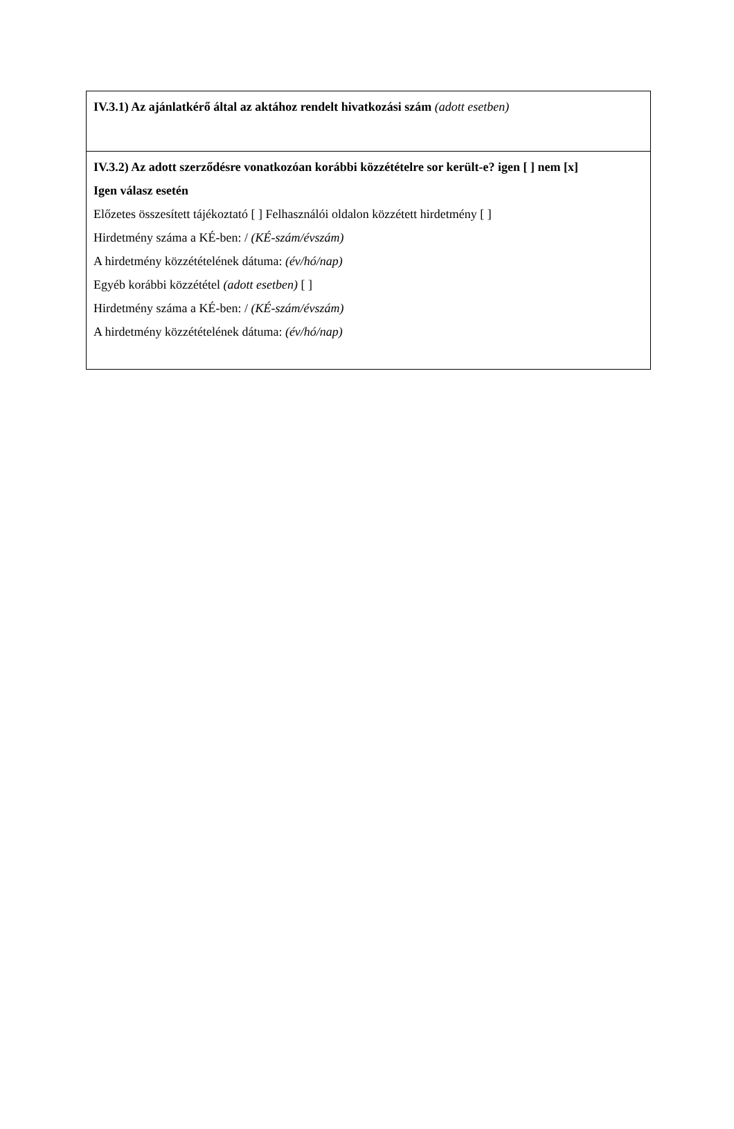IV.3.1) Az ajánlatkérő által az aktához rendelt hivatkozási szám (adott esetben)
IV.3.2) Az adott szerződésre vonatkozóan korábbi közzétételre sor került-e? igen [ ] nem [x]
Igen válasz esetén
Előzetes összesített tájékoztató [ ] Felhasználói oldalon közzétett hirdetmény [ ]
Hirdetmény száma a KÉ-ben: / (KÉ-szám/évszám)
A hirdetmény közzétételének dátuma: (év/hó/nap)
Egyéb korábbi közzététel (adott esetben) [ ]
Hirdetmény száma a KÉ-ben: / (KÉ-szám/évszám)
A hirdetmény közzétételének dátuma: (év/hó/nap)